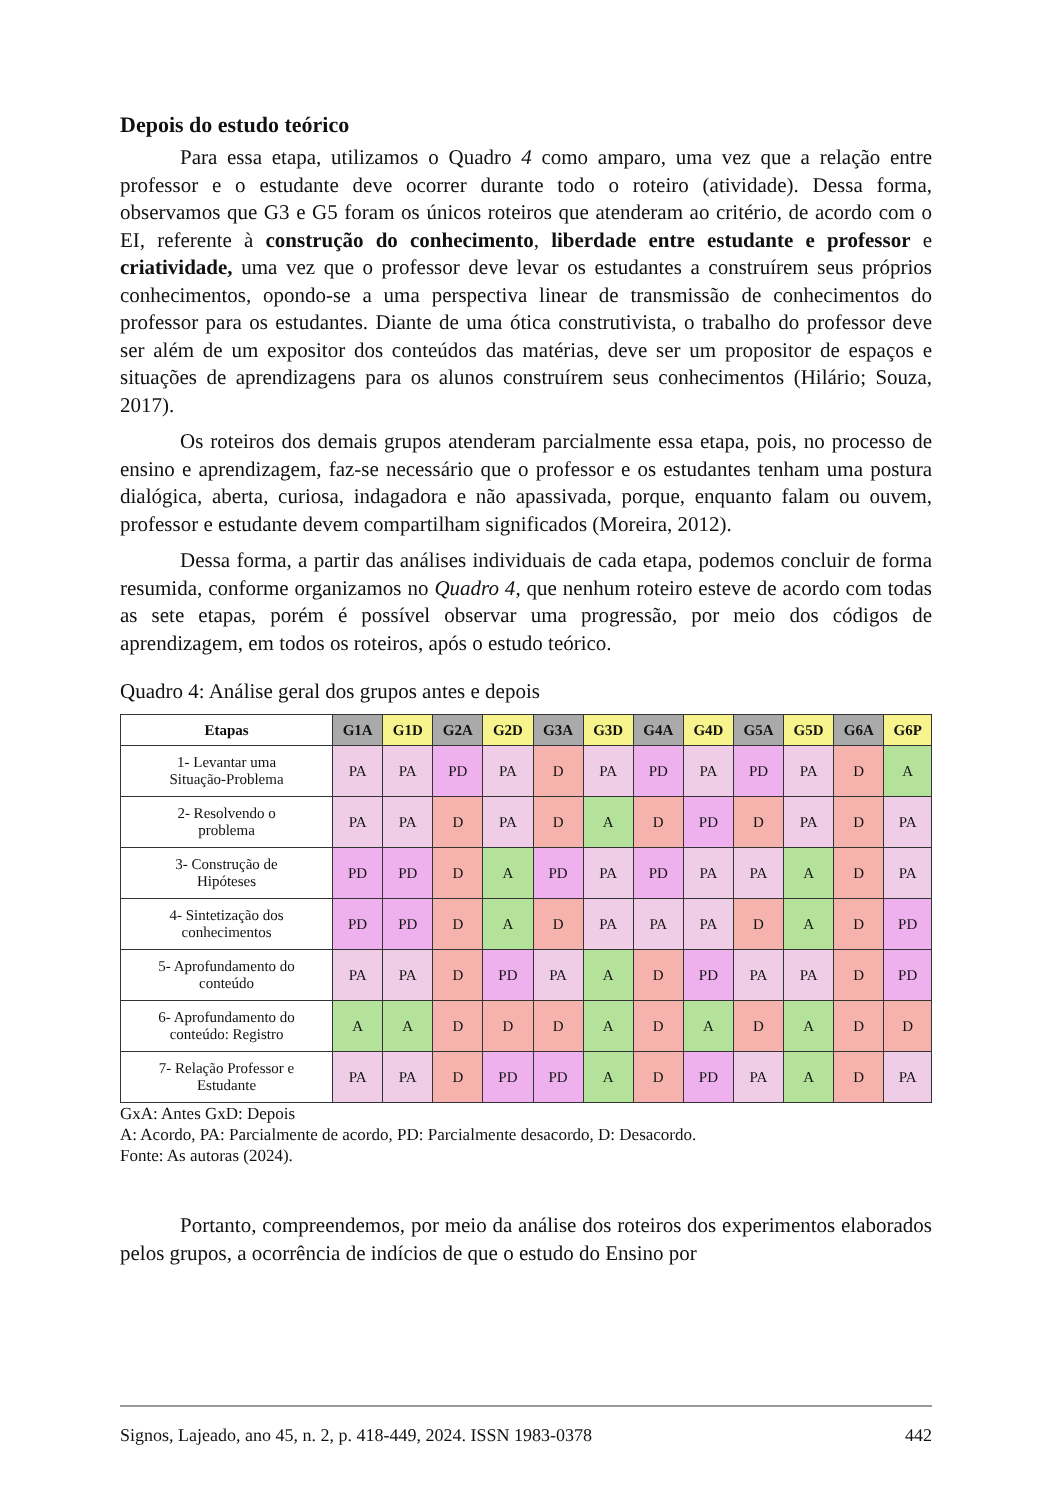Depois do estudo teórico
Para essa etapa, utilizamos o Quadro 4 como amparo, uma vez que a relação entre professor e o estudante deve ocorrer durante todo o roteiro (atividade). Dessa forma, observamos que G3 e G5 foram os únicos roteiros que atenderam ao critério, de acordo com o EI, referente à construção do conhecimento, liberdade entre estudante e professor e criatividade, uma vez que o professor deve levar os estudantes a construírem seus próprios conhecimentos, opondo-se a uma perspectiva linear de transmissão de conhecimentos do professor para os estudantes. Diante de uma ótica construtivista, o trabalho do professor deve ser além de um expositor dos conteúdos das matérias, deve ser um propositor de espaços e situações de aprendizagens para os alunos construírem seus conhecimentos (Hilário; Souza, 2017).
Os roteiros dos demais grupos atenderam parcialmente essa etapa, pois, no processo de ensino e aprendizagem, faz-se necessário que o professor e os estudantes tenham uma postura dialógica, aberta, curiosa, indagadora e não apassivada, porque, enquanto falam ou ouvem, professor e estudante devem compartilham significados (Moreira, 2012).
Dessa forma, a partir das análises individuais de cada etapa, podemos concluir de forma resumida, conforme organizamos no Quadro 4, que nenhum roteiro esteve de acordo com todas as sete etapas, porém é possível observar uma progressão, por meio dos códigos de aprendizagem, em todos os roteiros, após o estudo teórico.
Quadro 4: Análise geral dos grupos antes e depois
| Etapas | G1A | G1D | G2A | G2D | G3A | G3D | G4A | G4D | G5A | G5D | G6A | G6P |
| --- | --- | --- | --- | --- | --- | --- | --- | --- | --- | --- | --- | --- |
| 1- Levantar uma Situação-Problema | PA | PA | PD | PA | D | PA | PD | PA | PD | PA | D | A |
| 2- Resolvendo o problema | PA | PA | D | PA | D | A | D | PD | D | PA | D | PA |
| 3- Construção de Hipóteses | PD | PD | D | A | PD | PA | PD | PA | PA | A | D | PA |
| 4- Sintetização dos conhecimentos | PD | PD | D | A | D | PA | PA | PA | D | A | D | PD |
| 5- Aprofundamento do conteúdo | PA | PA | D | PD | PA | A | D | PD | PA | PA | D | PD |
| 6- Aprofundamento do conteúdo: Registro | A | A | D | D | D | A | D | A | D | A | D | D |
| 7- Relação Professor e Estudante | PA | PA | D | PD | PD | A | D | PD | PA | A | D | PA |
GxA: Antes GxD: Depois
A: Acordo, PA: Parcialmente de acordo, PD: Parcialmente desacordo, D: Desacordo.
Fonte: As autoras (2024).
Portanto, compreendemos, por meio da análise dos roteiros dos experimentos elaborados pelos grupos, a ocorrência de indícios de que o estudo do Ensino por
Signos, Lajeado, ano 45, n. 2, p. 418-449, 2024. ISSN 1983-0378 442